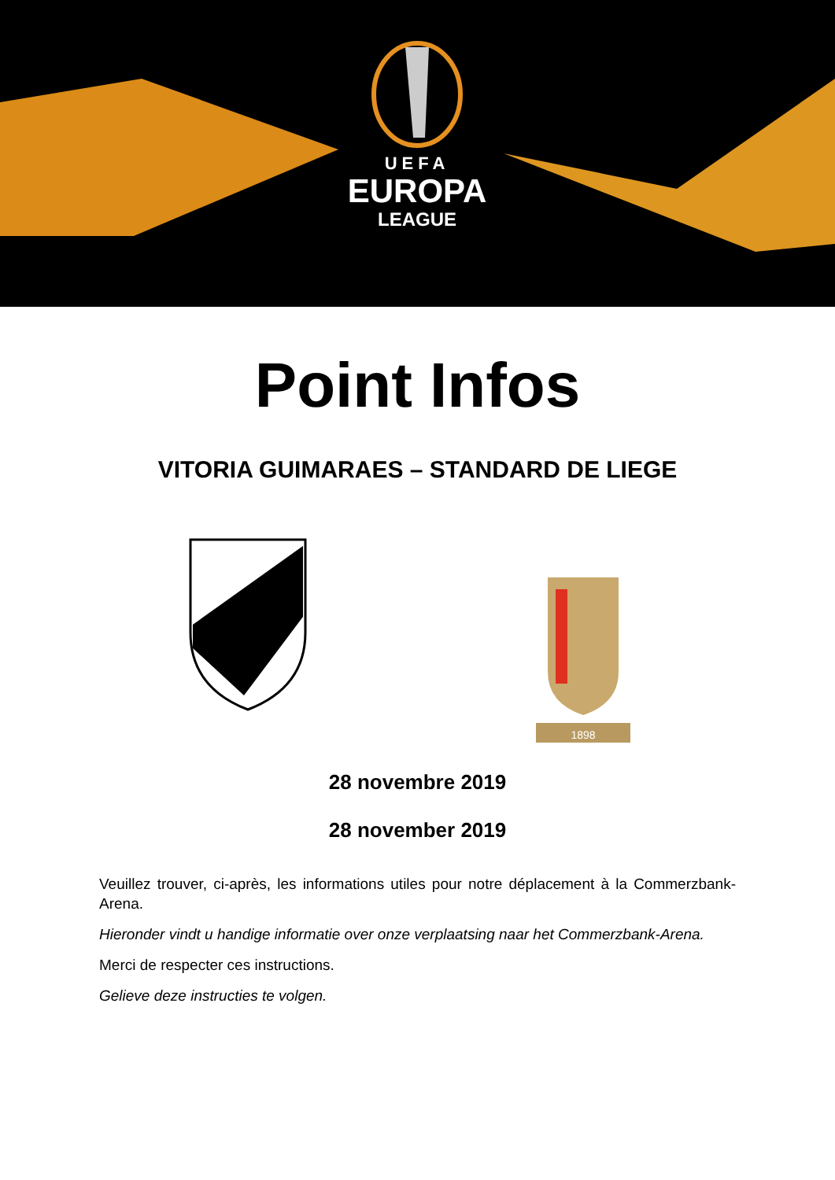UEFA
EUROPA
LEAGUE
Point Infos
VITORIA GUIMARAES – STANDARD DE LIEGE
1898
28 novembre 2019
28 november 2019
Veuillez trouver, ci-après, les informations utiles pour notre déplacement à la Commerzbank-Arena.
Hieronder vindt u handige informatie over onze verplaatsing naar het Commerzbank-Arena.
Merci de respecter ces instructions.
Gelieve deze instructies te volgen.